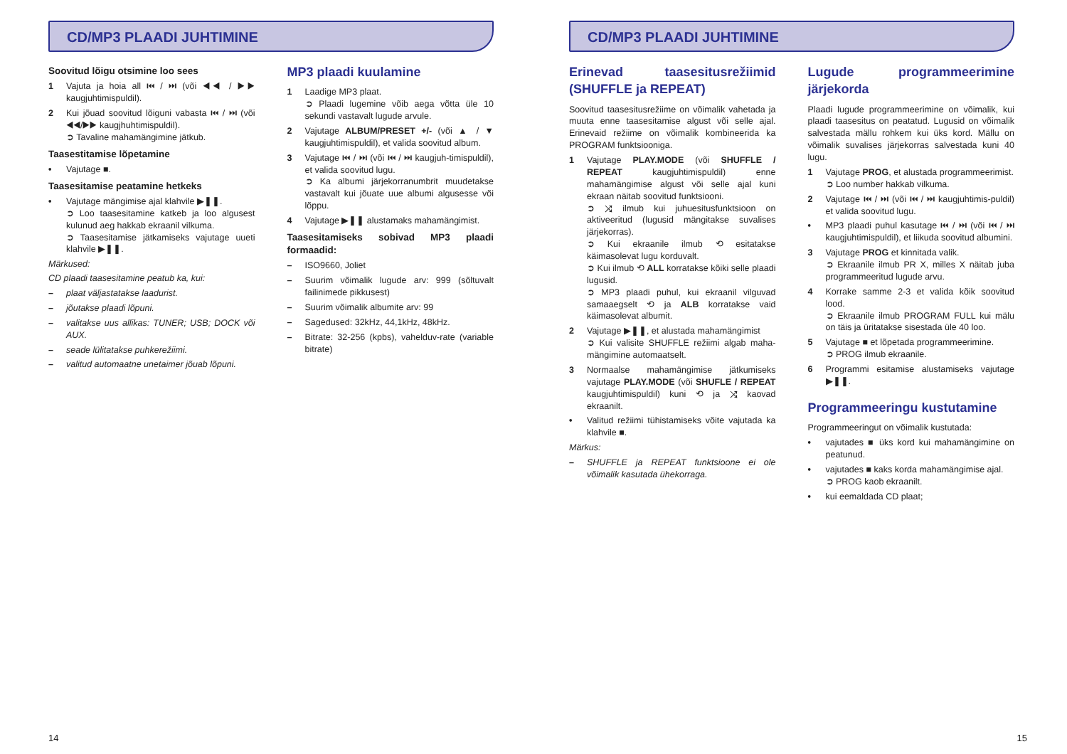CD/MP3 PLAADI JUHTIMINE
Soovitud lõigu otsimine loo sees
1 Vajuta ja hoia all ⏮ / ⏭ (või ◀◀ / ▶▶ kaugjuhtimispuldil).
2 Kui jõuad soovitud lõiguni vabasta ⏮ / ⏭ (või ◀◀/▶▶ kaugjhuhtimispuldil).
➲ Tavaline mahamängimine jätkub.
Taasestitamise lõpetamine
• Vajutage ■.
Taasesitamise peatamine hetkeks
• Vajutage mängimise ajal klahvile ▶❚❚.
➲ Loo taasesitamine katkeb ja loo algusest kulunud aeg hakkab ekraanil vilkuma.
➲ Taasesitamise jätkamiseks vajutage uueti klahvile ▶❚❚.
Märkused:
CD plaadi taasesitamine peatub ka, kui:
– plaat väljastatakse laadurist.
– jõutakse plaadi lõpuni.
– valitakse uus allikas: TUNER; USB; DOCK või AUX.
– seade lülitatakse puhkerežiimi.
– valitud automaatne unetaimer jõuab lõpuni.
MP3 plaadi kuulamine
1 Laadige MP3 plaat.
➲ Plaadi lugemine võib aega võtta üle 10 sekundi vastavalt lugude arvule.
2 Vajutage ALBUM/PRESET +/- (või ▲ / ▼ kaugjuhtimispuldil), et valida soovitud album.
3 Vajutage ⏮ / ⏭ (või ⏮ / ⏭ kaugjuh-timispuldil), et valida soovitud lugu.
➲ Ka albumi järjekorranumbrit muudetakse vastavalt kui jõuate uue albumi algusesse või lõppu.
4 Vajutage ▶❚❚ alustamaks mahamängimist.
Taasesitamiseks sobivad MP3 plaadi formaadid:
– ISO9660, Joliet
– Suurim võimalik lugude arv: 999 (sõltuvalt failinimede pikkusest)
– Suurim võimalik albumite arv: 99
– Sagedused: 32kHz, 44,1kHz, 48kHz.
– Bitrate: 32-256 (kpbs), vahelduv-rate (variable bitrate)
14
CD/MP3 PLAADI JUHTIMINE
Erinevad taasesitusrežiimid (SHUFFLE ja REPEAT)
Soovitud taasesitusrežiime on võimalik vahetada ja muuta enne taasesitamise algust või selle ajal. Erinevaid režiime on võimalik kombineerida ka PROGRAM funktsiooniga.
1 Vajutage PLAY.MODE (või SHUFFLE / REPEAT kaugjuhtimispuldil) enne mahamängimise algust või selle ajal kuni ekraan näitab soovitud funktsiooni.
➲ ⤨ ilmub kui juhuesitusfunktsioon on aktiveeritud (lugusid mängitakse suvalises järjekorras).
➲ Kui ekraanile ilmub ⟲ esitatakse käimasolevat lugu korduvalt.
➲ Kui ilmub ⟲ ALL korratakse kõiki selle plaadi lugusid.
➲ MP3 plaadi puhul, kui ekraanil vilguvad samaaegselt ⟲ ja ALB korratakse vaid käimasolevat albumit.
2 Vajutage ▶❚❚, et alustada mahamängimist
➲ Kui valisite SHUFFLE režiimi algab maha-mängimine automaatselt.
3 Normaalse mahamängimise jätkumiseks vajutage PLAY.MODE (või SHUFLE / REPEAT kaugjuhtimispuldil) kuni ⟲ ja ⤨ kaovad ekraanilt.
• Valitud režiimi tühistamiseks võite vajutada ka klahvile ■.
Märkus:
– SHUFFLE ja REPEAT funktsioone ei ole võimalik kasutada ühekorraga.
Lugude programmeerimine järjekorda
Plaadi lugude programmeerimine on võimalik, kui plaadi taasesitus on peatatud. Lugusid on võimalik salvestada mällu rohkem kui üks kord. Mällu on võimalik suvalises järjekorras salvestada kuni 40 lugu.
1 Vajutage PROG, et alustada programmeerimist.
➲ Loo number hakkab vilkuma.
2 Vajutage ⏮ / ⏭ (või ⏮ / ⏭ kaugjuhtimis-puldil) et valida soovitud lugu.
• MP3 plaadi puhul kasutage ⏮ / ⏭ (või ⏮ / ⏭ kaugjuhtimispuldil), et liikuda soovitud albumini.
3 Vajutage PROG et kinnitada valik.
➲ Ekraanile ilmub PR X, milles X näitab juba programmeeritud lugude arvu.
4 Korrake samme 2-3 et valida kõik soovitud lood.
➲ Ekraanile ilmub PROGRAM FULL kui mälu on täis ja üritatakse sisestada üle 40 loo.
5 Vajutage ■ et lõpetada programmeerimine.
➲ PROG ilmub ekraanile.
6 Programmi esitamise alustamiseks vajutage ▶❚❚.
Programmeeringu kustutamine
Programmeeringut on võimalik kustutada:
• vajutades ■ üks kord kui mahamängimine on peatunud.
• vajutades ■ kaks korda mahamängimise ajal.
➲ PROG kaob ekraanilt.
• kui eemaldada CD plaat;
15